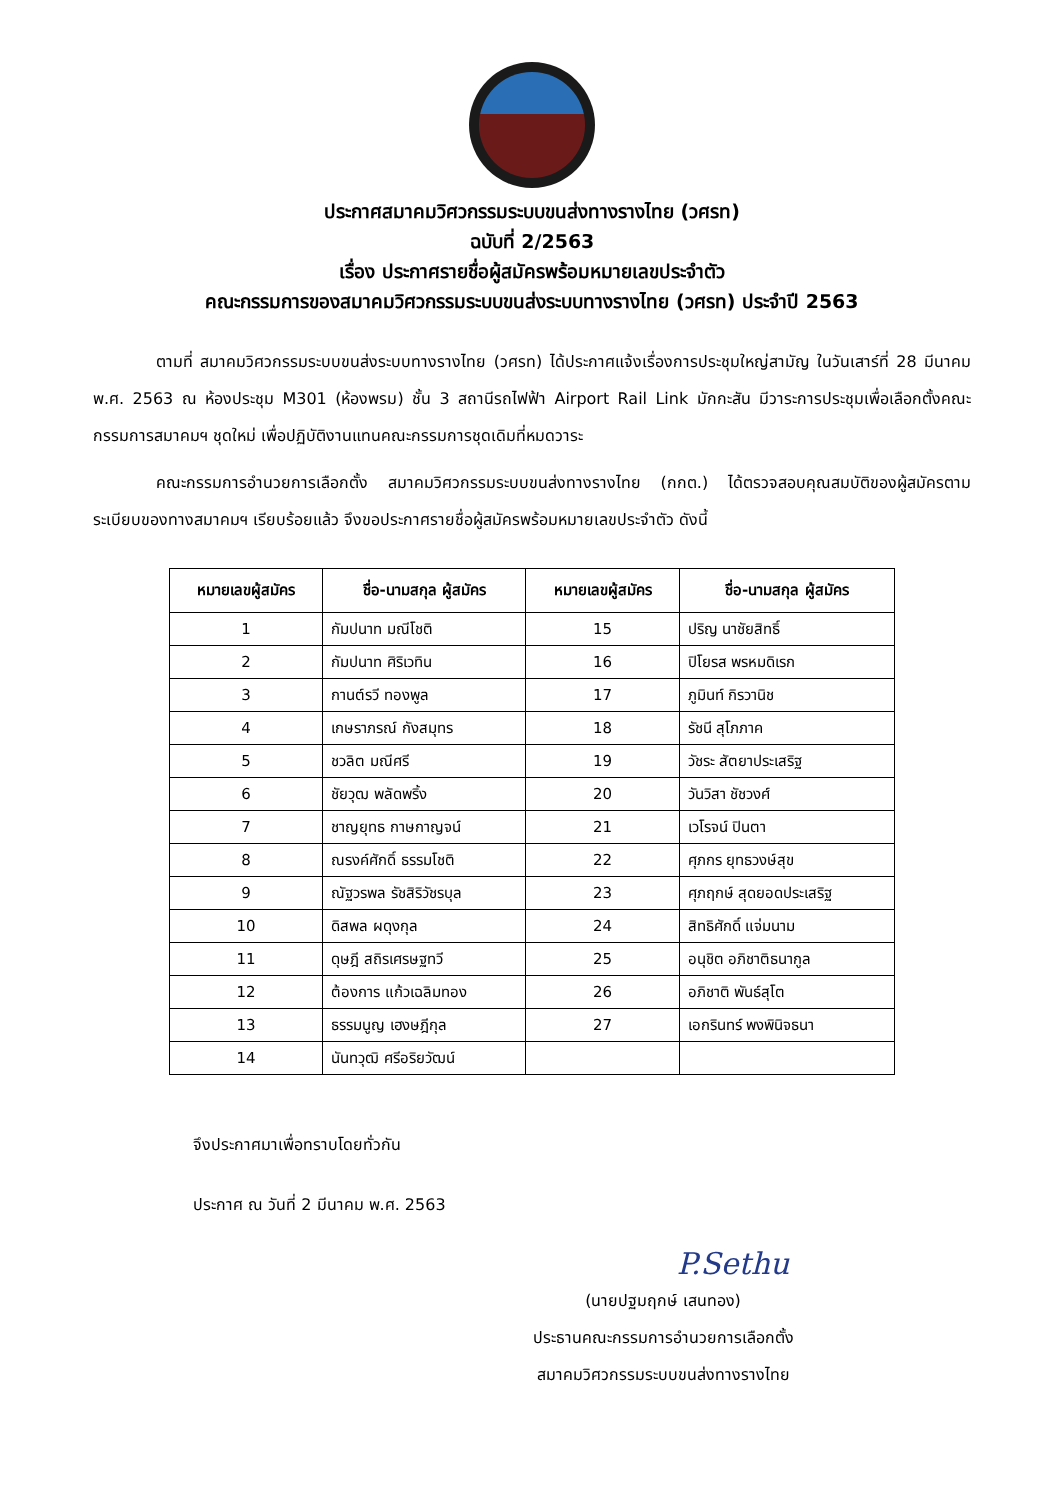ประกาศสมาคมวิศวกรรมระบบขนส่งทางรางไทย (วศรท)
ฉบับที่ 2/2563
เรื่อง ประกาศรายชื่อผู้สมัครพร้อมหมายเลขประจำตัว
คณะกรรมการของสมาคมวิศวกรรมระบบขนส่งระบบทางรางไทย (วศรท) ประจำปี 2563
ตามที่ สมาคมวิศวกรรมระบบขนส่งระบบทางรางไทย (วศรท) ได้ประกาศแจ้งเรื่องการประชุมใหญ่สามัญ ในวันเสาร์ที่ 28 มีนาคม พ.ศ. 2563 ณ ห้องประชุม M301 (ห้องพรม) ชั้น 3 สถานีรถไฟฟ้า Airport Rail Link มักกะสัน มีวาระการประชุมเพื่อเลือกตั้งคณะกรรมการสมาคมฯ ชุดใหม่ เพื่อปฏิบัติงานแทนคณะกรรมการชุดเดิมที่หมดวาระ
คณะกรรมการอำนวยการเลือกตั้ง สมาคมวิศวกรรมระบบขนส่งทางรางไทย (กกต.) ได้ตรวจสอบคุณสมบัติของผู้สมัครตามระเบียบของทางสมาคมฯ เรียบร้อยแล้ว จึงขอประกาศรายชื่อผู้สมัครพร้อมหมายเลขประจำตัว ดังนี้
| หมายเลขผู้สมัคร | ชื่อ-นามสกุล ผู้สมัคร | หมายเลขผู้สมัคร | ชื่อ-นามสกุล ผู้สมัคร |
| --- | --- | --- | --- |
| 1 | กัมปนาท มณีโชติ | 15 | ปริญ นาชัยสิทธิ์ |
| 2 | กัมปนาท ศิริเวทิน | 16 | ปิโยรส พรหมดิเรก |
| 3 | กานต์รวี ทองพูล | 17 | ภูมินท์ กิรวานิช |
| 4 | เกษราภรณ์ กังสมุทร | 18 | รัชนี สุโภภาค |
| 5 | ชวลิต มณีศรี | 19 | วัชระ สัตยาประเสริฐ |
| 6 | ชัยวุฒ พลัดพริ้ง | 20 | วันวิสา ชัชวงศ์ |
| 7 | ชาญยุทธ กาษกาญจน์ | 21 | เวโรจน์ ปินตา |
| 8 | ณรงค์ศักดิ์ ธรรมโชติ | 22 | ศุภกร ยุทธวงษ์สุข |
| 9 | ณัฐวรพล รัชสิริวัชรบุล | 23 | ศุภฤกษ์ สุดยอดประเสริฐ |
| 10 | ดิสพล ผดุงกุล | 24 | สิทธิศักดิ์ แจ่มนาม |
| 11 | ดุษฎี สถิรเศรษฐทวี | 25 | อนุชิต อภิชาติธนากูล |
| 12 | ต้องการ แก้วเฉลิมทอง | 26 | อภิชาติ พันธ์สุโต |
| 13 | ธรรมนูญ เฮงษฎีกุล | 27 | เอกรินทร์ พงพินิจธนา |
| 14 | นันทวุฒิ ศรีอริยวัฒน์ | | |
จึงประกาศมาเพื่อทราบโดยทั่วกัน
ประกาศ ณ วันที่ 2 มีนาคม พ.ศ. 2563
P.Sethu
(นายปฐมฤกษ์ เสนทอง)
ประธานคณะกรรมการอำนวยการเลือกตั้ง
สมาคมวิศวกรรมระบบขนส่งทางรางไทย